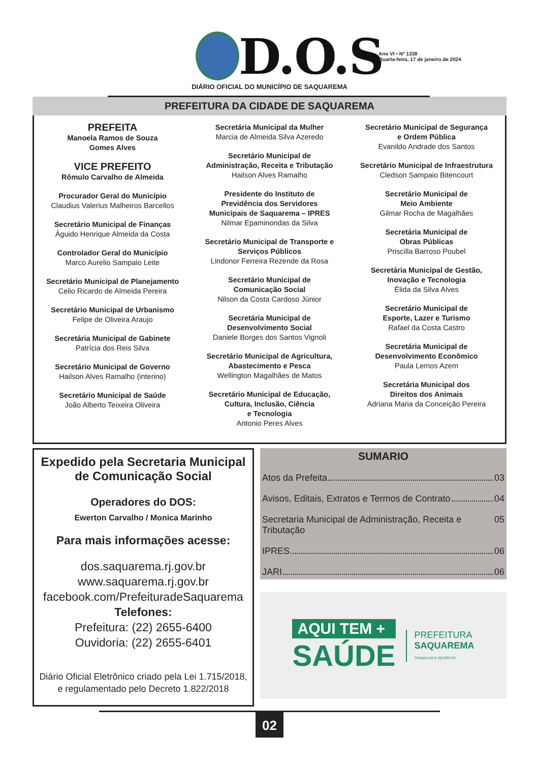D.O.S
Ano VI • Nº 1338
Quarta-feira, 17 de janeiro de 2024
DIÁRIO OFICIAL DO MUNICÍPIO DE SAQUAREMA
PREFEITURA DA CIDADE DE SAQUAREMA
PREFEITA
Manoela Ramos de Souza
Gomes Alves
VICE PREFEITO
Rômulo Carvalho de Almeida
Procurador Geral do Município
Claudius Valerius Malheiros Barcellos
Secretário Municipal de Finanças
Águido Henrique Almeida da Costa
Controlador Geral do Município
Marco Aurelio Sampaio Leite
Secretário Municipal de Planejamento
Celio Ricardo de Almeida Pereira
Secretário Municipal de Urbanismo
Felipe de Oliveira Araujo
Secretária Municipal de Gabinete
Patrícia dos Reis Silva
Secretário Municipal de Governo
Hailson Alves Ramalho (interino)
Secretário Municipal de Saúde
João Alberto Teixeira Oliveira
Secretária Municipal da Mulher
Marcia de Almeida Silva Azeredo
Secretário Municipal de
Administração, Receita e Tributação
Hailson Alves Ramalho
Presidente do Instituto de
Previdência dos Servidores
Municipais de Saquarema – IPRES
Nilmar Epaminondas da Silva
Secretário Municipal de Transporte e
Serviços Públicos
Lindonor Ferreira Rezende da Rosa
Secretário Municipal de
Comunicação Social
Nilson da Costa Cardoso Júnior
Secretária Municipal de
Desenvolvimento Social
Daniele Borges dos Santos Vignoli
Secretário Municipal de Agricultura,
Abastecimento e Pesca
Wellington Magalhães de Matos
Secretário Municipal de Educação,
Cultura, Inclusão, Ciência
e Tecnologia
Antonio Peres Alves
Secretário Municipal de Segurança
e Ordem Pública
Evanildo Andrade dos Santos
Secretário Municipal de Infraestrutura
Cledson Sampaio Bitencourt
Secretário Municipal de
Meio Ambiente
Gilmar Rocha de Magalhães
Secretária Municipal de
Obras Públicas
Priscilla Barroso Poubel
Secretária Municipal de Gestão,
Inovação e Tecnologia
Élida da Silva Alves
Secretário Municipal de
Esporte, Lazer e Turismo
Rafael da Costa Castro
Secretária Municipal de
Desenvolvimento Econômico
Paula Lemos Azem
Secretária Municipal dos
Direitos dos Animais
Adriana Maria da Conceição Pereira
Expedido pela Secretaria Municipal
de Comunicação Social
Operadores do DOS:
Ewerton Carvalho / Monica Marinho
Para mais informações acesse:
dos.saquarema.rj.gov.br
www.saquarema.rj.gov.br
facebook.com/PrefeituradeSaquarema
Telefones:
Prefeitura: (22) 2655-6400
Ouvidoria: (22) 2655-6401
Diário Oficial Eletrônico criado pela Lei 1.715/2018,
e regulamentado pelo Decreto 1.822/2018
SUMARIO
Atos da Prefeita 03
Avisos, Editais, Extratos e Termos de Contrato 04
Secretaria Municipal de Administração, Receita e Tributação 05
IPRES 06
JARI 06
AQUI TEM +
SAÚDE
PREFEITURA
SAQUAREMA
TRABALHO E RESPEITO
02